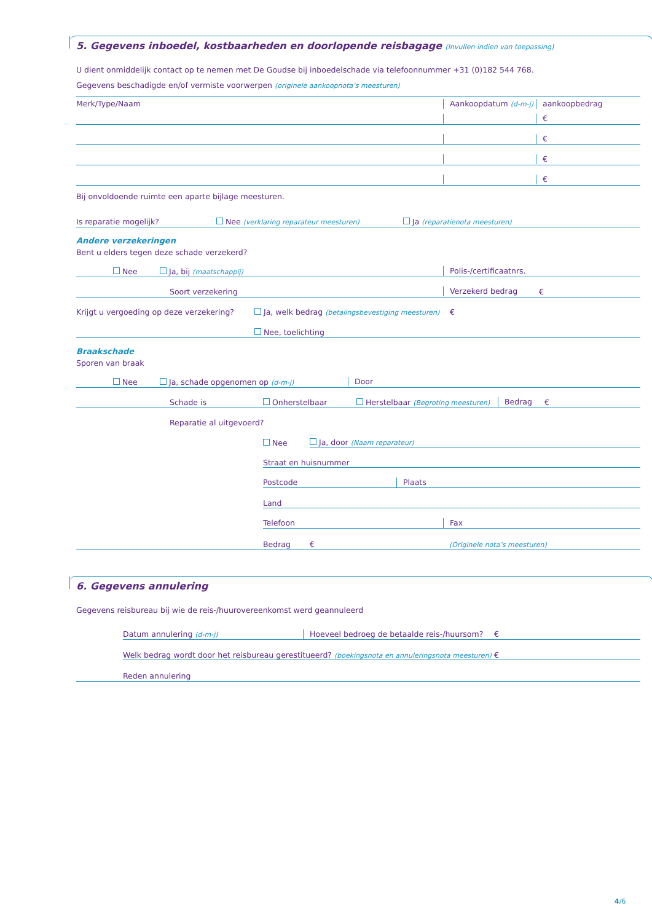5. Gegevens inboedel, kostbaarheden en doorlopende reisbagage (Invullen indien van toepassing)
U dient onmiddelijk contact op te nemen met De Goudse bij inboedelschade via telefoonnummer +31 (0)182 544 768.
Gegevens beschadigde en/of vermiste voorwerpen (originele aankoopnota’s meesturen)
Merk/Type/Naam
Aankoopdatum (d-m-j)
aankoopbedrag
€
€
€
€
Bij onvoldoende ruimte een aparte bijlage meesturen.
Is reparatie mogelijk?
Nee (verklaring reparateur meesturen)
Ja (reparatienota meesturen)
Andere verzekeringen
Bent u elders tegen deze schade verzekerd?
Nee
Ja, bij (maatschappij)
Polis-/certificaatnrs.
Soort verzekering
Verzekerd bedrag
€
Krijgt u vergoeding op deze verzekering?
Ja, welk bedrag (betalingsbevestiging meesturen)
€
Nee, toelichting
Braakschade
Sporen van braak
Nee
Ja, schade opgenomen op (d-m-j)
Door
Schade is
Onherstelbaar
Herstelbaar (Begroting meesturen)
Bedrag
€
Reparatie al uitgevoerd?
Nee
Ja, door (Naam reparateur)
Straat en huisnummer
Postcode
Plaats
Land
Telefoon
Fax
Bedrag
€
(Originele nota’s meesturen)
6. Gegevens annulering
Gegevens reisbureau bij wie de reis-/huurovereenkomst werd geannuleerd
Datum annulering (d-m-j)
Hoeveel bedroeg de betaalde reis-/huursom?
€
Welk bedrag wordt door het reisbureau gerestitueerd? (boekingsnota en annuleringsnota meesturen)
€
Reden annulering
4/6